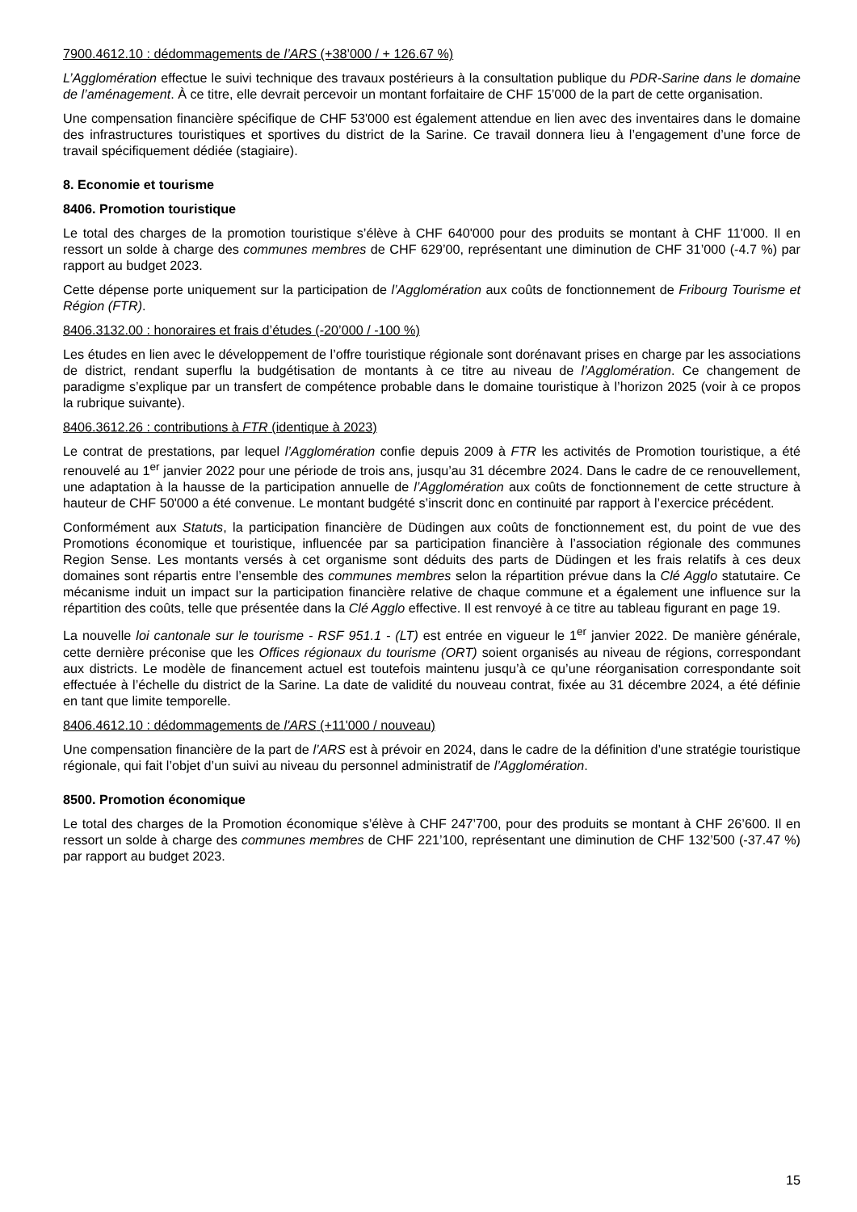7900.4612.10 : dédommagements de l’ARS (+38’000 / + 126.67 %)
L’Agglomération effectue le suivi technique des travaux postérieurs à la consultation publique du PDR-Sarine dans le domaine de l’aménagement. À ce titre, elle devrait percevoir un montant forfaitaire de CHF 15’000 de la part de cette organisation.
Une compensation financière spécifique de CHF 53'000 est également attendue en lien avec des inventaires dans le domaine des infrastructures touristiques et sportives du district de la Sarine. Ce travail donnera lieu à l’engagement d’une force de travail spécifiquement dédiée (stagiaire).
8. Economie et tourisme
8406. Promotion touristique
Le total des charges de la promotion touristique s’élève à CHF 640'000 pour des produits se montant à CHF 11'000. Il en ressort un solde à charge des communes membres de CHF 629’00, représentant une diminution de CHF 31’000 (-4.7 %) par rapport au budget 2023.
Cette dépense porte uniquement sur la participation de l’Agglomération aux coûts de fonctionnement de Fribourg Tourisme et Région (FTR).
8406.3132.00 : honoraires et frais d’études (-20’000 / -100 %)
Les études en lien avec le développement de l’offre touristique régionale sont dorénavant prises en charge par les associations de district, rendant superflu la budgétisation de montants à ce titre au niveau de l’Agglomération. Ce changement de paradigme s’explique par un transfert de compétence probable dans le domaine touristique à l’horizon 2025 (voir à ce propos la rubrique suivante).
8406.3612.26 : contributions à FTR (identique à 2023)
Le contrat de prestations, par lequel l’Agglomération confie depuis 2009 à FTR les activités de Promotion touristique, a été renouvelé au 1<sup>er</sup> janvier 2022 pour une période de trois ans, jusqu’au 31 décembre 2024. Dans le cadre de ce renouvellement, une adaptation à la hausse de la participation annuelle de l’Agglomération aux coûts de fonctionnement de cette structure à hauteur de CHF 50'000 a été convenue. Le montant budgété s’inscrit donc en continuité par rapport à l’exercice précédent.
Conformément aux Statuts, la participation financière de Düdingen aux coûts de fonctionnement est, du point de vue des Promotions économique et touristique, influencée par sa participation financière à l’association régionale des communes Region Sense. Les montants versés à cet organisme sont déduits des parts de Düdingen et les frais relatifs à ces deux domaines sont répartis entre l’ensemble des communes membres selon la répartition prévue dans la Clé Agglo statutaire. Ce mécanisme induit un impact sur la participation financière relative de chaque commune et a également une influence sur la répartition des coûts, telle que présentée dans la Clé Agglo effective. Il est renvoyé à ce titre au tableau figurant en page 19.
La nouvelle loi cantonale sur le tourisme - RSF 951.1 - (LT) est entrée en vigueur le 1<sup>er</sup> janvier 2022. De manière générale, cette dernière préconise que les Offices régionaux du tourisme (ORT) soient organisés au niveau de régions, correspondant aux districts. Le modèle de financement actuel est toutefois maintenu jusqu’à ce qu’une réorganisation correspondante soit effectuée à l’échelle du district de la Sarine. La date de validité du nouveau contrat, fixée au 31 décembre 2024, a été définie en tant que limite temporelle.
8406.4612.10 : dédommagements de l'ARS (+11'000 / nouveau)
Une compensation financière de la part de l’ARS est à prévoir en 2024, dans le cadre de la définition d’une stratégie touristique régionale, qui fait l’objet d’un suivi au niveau du personnel administratif de l’Agglomération.
8500. Promotion économique
Le total des charges de la Promotion économique s’élève à CHF 247’700, pour des produits se montant à CHF 26’600. Il en ressort un solde à charge des communes membres de CHF 221’100, représentant une diminution de CHF 132’500 (-37.47 %) par rapport au budget 2023.
15